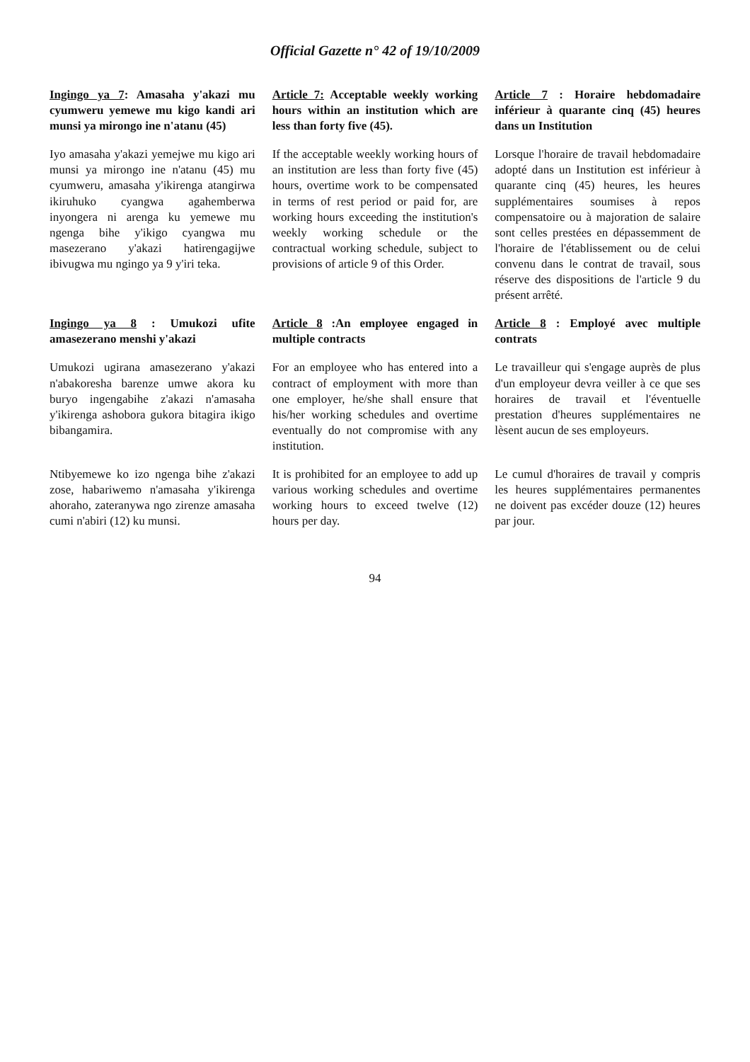Official Gazette n° 42 of 19/10/2009
Ingingo ya 7: Amasaha y'akazi mu cyumweru yemewe mu kigo kandi ari munsi ya mirongo ine n'atanu (45)
Article 7: Acceptable weekly working hours within an institution which are less than forty five (45).
Article 7 : Horaire hebdomadaire inférieur à quarante cinq (45) heures dans un Institution
Iyo amasaha y'akazi yemejwe mu kigo ari munsi ya mirongo ine n'atanu (45) mu cyumweru, amasaha y'ikirenga atangirwa ikiruhuko cyangwa agahemberwa inyongera ni arenga ku yemewe mu ngenga bihe y'ikigo cyangwa mu masezerano y'akazi hatirengagijwe ibivugwa mu ngingo ya 9 y'iri teka.
If the acceptable weekly working hours of an institution are less than forty five (45) hours, overtime work to be compensated in terms of rest period or paid for, are working hours exceeding the institution's weekly working schedule or the contractual working schedule, subject to provisions of article 9 of this Order.
Lorsque l'horaire de travail hebdomadaire adopté dans un Institution est inférieur à quarante cinq (45) heures, les heures supplémentaires soumises à repos compensatoire ou à majoration de salaire sont celles prestées en dépassemment de l'horaire de l'établissement ou de celui convenu dans le contrat de travail, sous réserve des dispositions de l'article 9 du présent arrêté.
Ingingo ya 8 : Umukozi ufite amasezerano menshi y'akazi
Article 8 :An employee engaged in multiple contracts
Article 8 : Employé avec multiple contrats
Umukozi ugirana amasezerano y'akazi n'abakoresha barenze umwe akora ku buryo ingengabihe z'akazi n'amasaha y'ikirenga ashobora gukora bitagira ikigo bibangamira.
For an employee who has entered into a contract of employment with more than one employer, he/she shall ensure that his/her working schedules and overtime eventually do not compromise with any institution.
Le travailleur qui s'engage auprès de plus d'un employeur devra veiller à ce que ses horaires de travail et l'éventuelle prestation d'heures supplémentaires ne lèsent aucun de ses employeurs.
Ntibyemewe ko izo ngenga bihe z'akazi zose, habariwemo n'amasaha y'ikirenga ahoraho, zateranywa ngo zirenze amasaha cumi n'abiri (12) ku munsi.
It is prohibited for an employee to add up various working schedules and overtime working hours to exceed twelve (12) hours per day.
Le cumul d'horaires de travail y compris les heures supplémentaires permanentes ne doivent pas excéder douze (12) heures par jour.
94